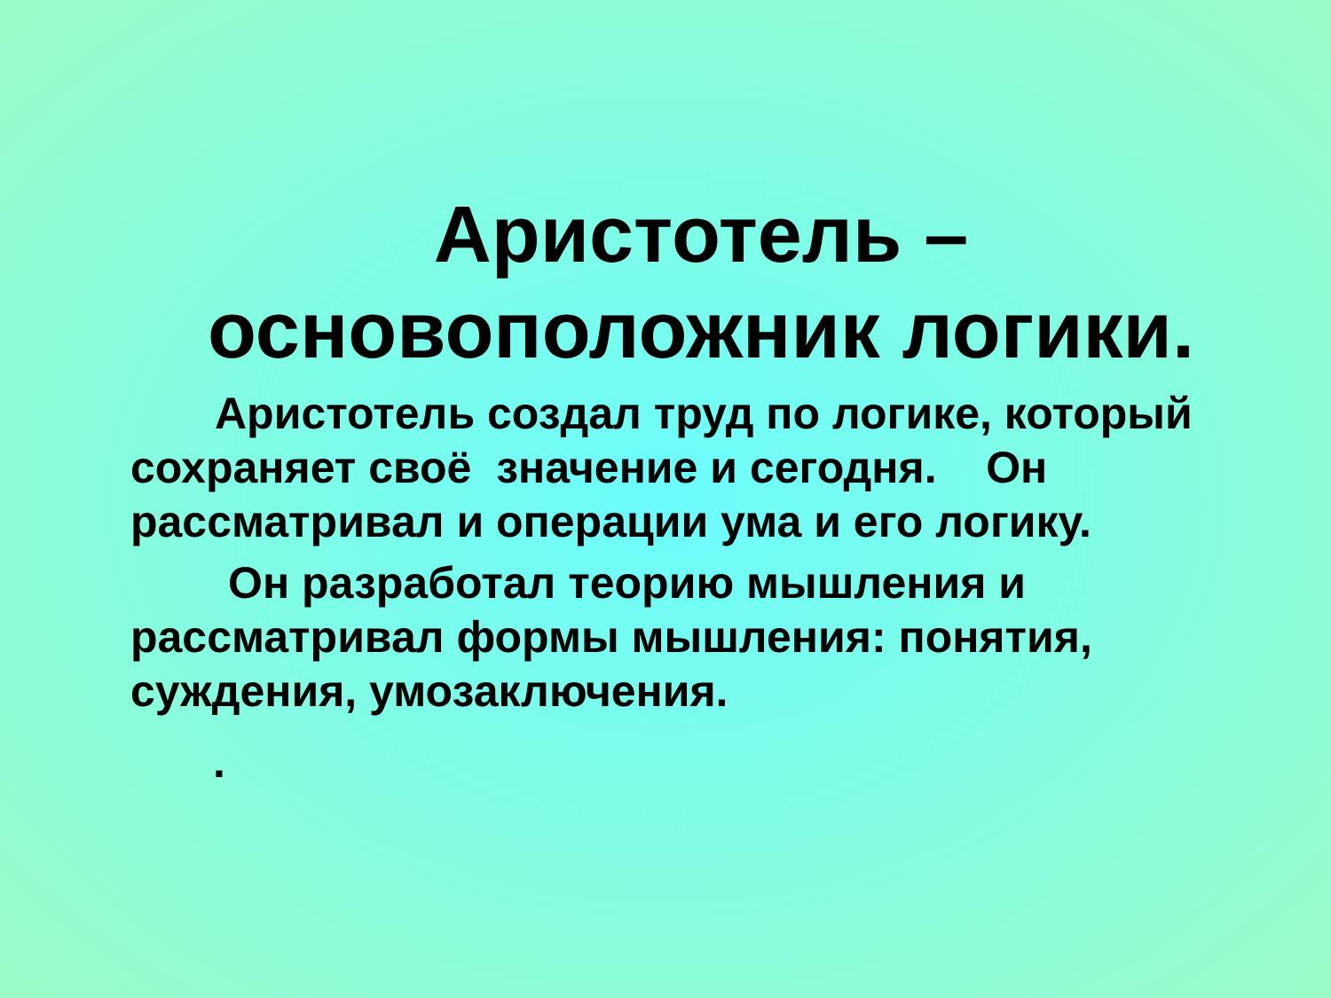Аристотель –
основоположник логики.
Аристотель создал труд по логике, который сохраняет своё значение и сегодня. Он рассматривал и операции ума и его логику.
Он разработал теорию мышления и рассматривал формы мышления: понятия, суждения, умозаключения.
.